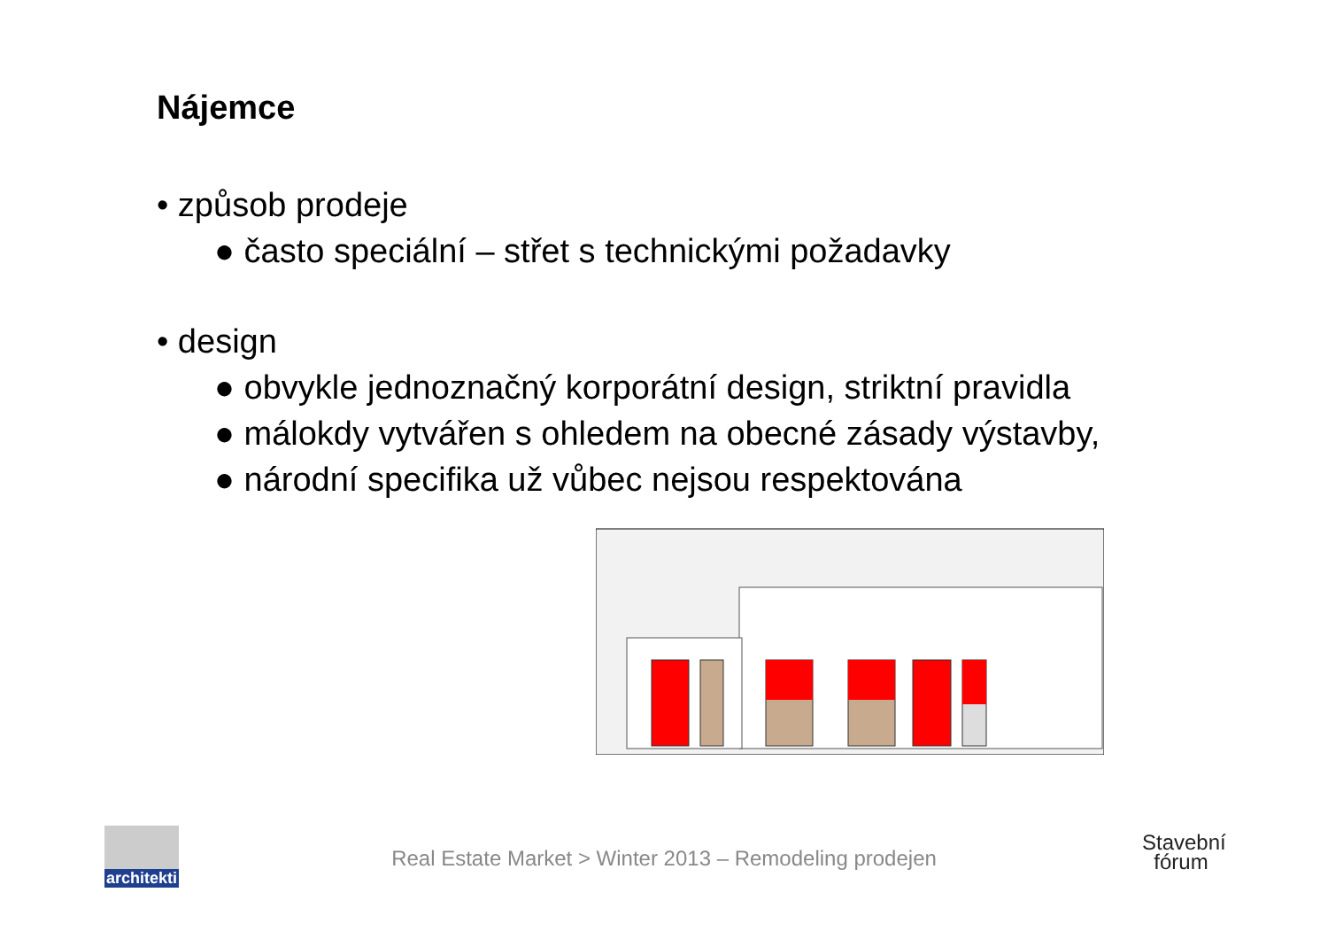Nájemce
• způsob prodeje
● často speciální – střet s technickými požadavky
• design
● obvykle jednoznačný korporátní design, striktní pravidla
● málokdy vytvářen s ohledem na obecné zásady výstavby,
● národní specifika už vůbec nejsou respektována
architekti
Real Estate Market > Winter 2013 – Remodeling prodejen
Stavební
fórum